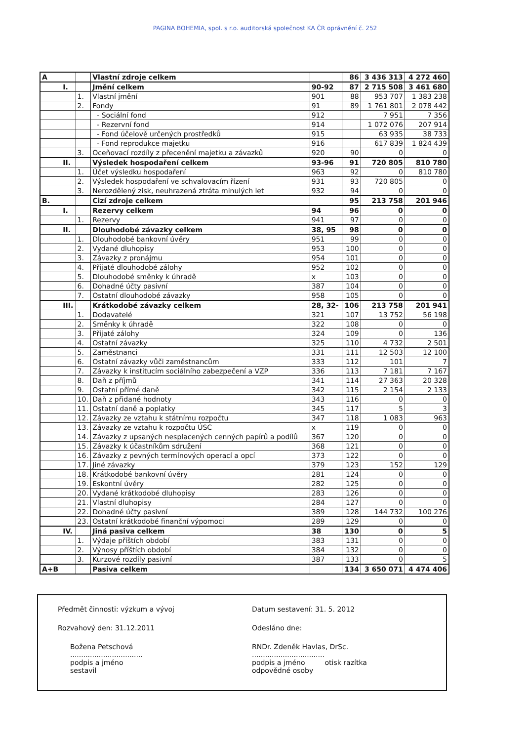PAGINA BOHEMIA, spol. s r.o. auditorská společnost KA ČR oprávnění č. 252
| A | | | Vlastní zdroje celkem | | 86 | 3 436 313 | 4 272 460 |
| | I. | | Jmění celkem | 90-92 | 87 | 2 715 508 | 3 461 680 |
| | | 1. | Vlastní jmění | 901 | 88 | 953 707 | 1 383 238 |
| | | 2. | Fondy | 91 | 89 | 1 761 801 | 2 078 442 |
| | | | - Sociální fond | 912 | | 7 951 | 7 356 |
| | | | - Rezervní fond | 914 | | 1 072 076 | 207 914 |
| | | | - Fond účelově určených prostředků | 915 | | 63 935 | 38 733 |
| | | | - Fond reprodukce majetku | 916 | | 617 839 | 1 824 439 |
| | | 3. | Oceňovací rozdíly z přecenění majetku a závazků | 920 | 90 | 0 | 0 |
| | II. | | Výsledek hospodaření celkem | 93-96 | 91 | 720 805 | 810 780 |
| | | 1. | Účet výsledku hospodaření | 963 | 92 | 0 | 810 780 |
| | | 2. | Výsledek hospodaření ve schvalovacím řízení | 931 | 93 | 720 805 | 0 |
| | | 3. | Nerozdělený zisk, neuhrazená ztráta minulých let | 932 | 94 | 0 | 0 |
| B. | | | Cizí zdroje celkem | | 95 | 213 758 | 201 946 |
| | I. | | Rezervy celkem | 94 | 96 | 0 | 0 |
| | | 1. | Rezervy | 941 | 97 | 0 | 0 |
| | II. | | Dlouhodobé závazky celkem | 38, 95 | 98 | 0 | 0 |
| | | 1. | Dlouhodobé bankovní úvěry | 951 | 99 | 0 | 0 |
| | | 2. | Vydané dluhopisy | 953 | 100 | 0 | 0 |
| | | 3. | Závazky z pronájmu | 954 | 101 | 0 | 0 |
| | | 4. | Přijaté dlouhodobé zálohy | 952 | 102 | 0 | 0 |
| | | 5. | Dlouhodobé směnky k úhradě | x | 103 | 0 | 0 |
| | | 6. | Dohadné účty pasivní | 387 | 104 | 0 | 0 |
| | | 7. | Ostatní dlouhodobé závazky | 958 | 105 | 0 | 0 |
| | III. | | Krátkodobé závazky celkem | 28, 32- | 106 | 213 758 | 201 941 |
| | | 1. | Dodavatelé | 321 | 107 | 13 752 | 56 198 |
| | | 2. | Směnky k úhradě | 322 | 108 | 0 | 0 |
| | | 3. | Přijaté zálohy | 324 | 109 | 0 | 136 |
| | | 4. | Ostatní závazky | 325 | 110 | 4 732 | 2 501 |
| | | 5. | Zaměstnanci | 331 | 111 | 12 503 | 12 100 |
| | | 6. | Ostatní závazky vůči zaměstnancům | 333 | 112 | 101 | 7 |
| | | 7. | Závazky k institucím sociálního zabezpečení a VZP | 336 | 113 | 7 181 | 7 167 |
| | | 8. | Daň z příjmů | 341 | 114 | 27 363 | 20 328 |
| | | 9. | Ostatní přímé daně | 342 | 115 | 2 154 | 2 133 |
| | | 10. | Daň z přidané hodnoty | 343 | 116 | 0 | 0 |
| | | 11. | Ostatní daně a poplatky | 345 | 117 | 5 | 3 |
| | | 12. | Závazky ze vztahu k státnímu rozpočtu | 347 | 118 | 1 083 | 963 |
| | | 13. | Závazky ze vztahu k rozpočtu ÚSC | x | 119 | 0 | 0 |
| | | 14. | Závazky z upsaných nesplacených cenných papírů a podílů | 367 | 120 | 0 | 0 |
| | | 15. | Závazky k účastníkům sdružení | 368 | 121 | 0 | 0 |
| | | 16. | Závazky z pevných termínových operací a opcí | 373 | 122 | 0 | 0 |
| | | 17. | Jiné závazky | 379 | 123 | 152 | 129 |
| | | 18. | Krátkodobé bankovní úvěry | 281 | 124 | 0 | 0 |
| | | 19. | Eskontní úvěry | 282 | 125 | 0 | 0 |
| | | 20. | Vydané krátkodobé dluhopisy | 283 | 126 | 0 | 0 |
| | | 21. | Vlastní dluhopisy | 284 | 127 | 0 | 0 |
| | | 22. | Dohadné účty pasivní | 389 | 128 | 144 732 | 100 276 |
| | | 23. | Ostatní krátkodobé finanční výpomoci | 289 | 129 | 0 | 0 |
| | IV. | | Jiná pasiva celkem | 38 | 130 | 0 | 5 |
| | | 1. | Výdaje příštích období | 383 | 131 | 0 | 0 |
| | | 2. | Výnosy příštích období | 384 | 132 | 0 | 0 |
| | | 3. | Kurzové rozdíly pasivní | 387 | 133 | 0 | 5 |
| A+B | | | Pasiva celkem | | 134 | 3 650 071 | 4 474 406 |
Předmět činnosti: výzkum a vývoj
Rozvahový den: 31.12.2011
Božena Petschová
.................................
podpis a jméno
sestavil
Datum sestavení: 31. 5. 2012
Odesláno dne:
RNDr. Zdeněk Havlas, DrSc.
.................................
podpis a jméno otisk razítka
odpovědné osoby